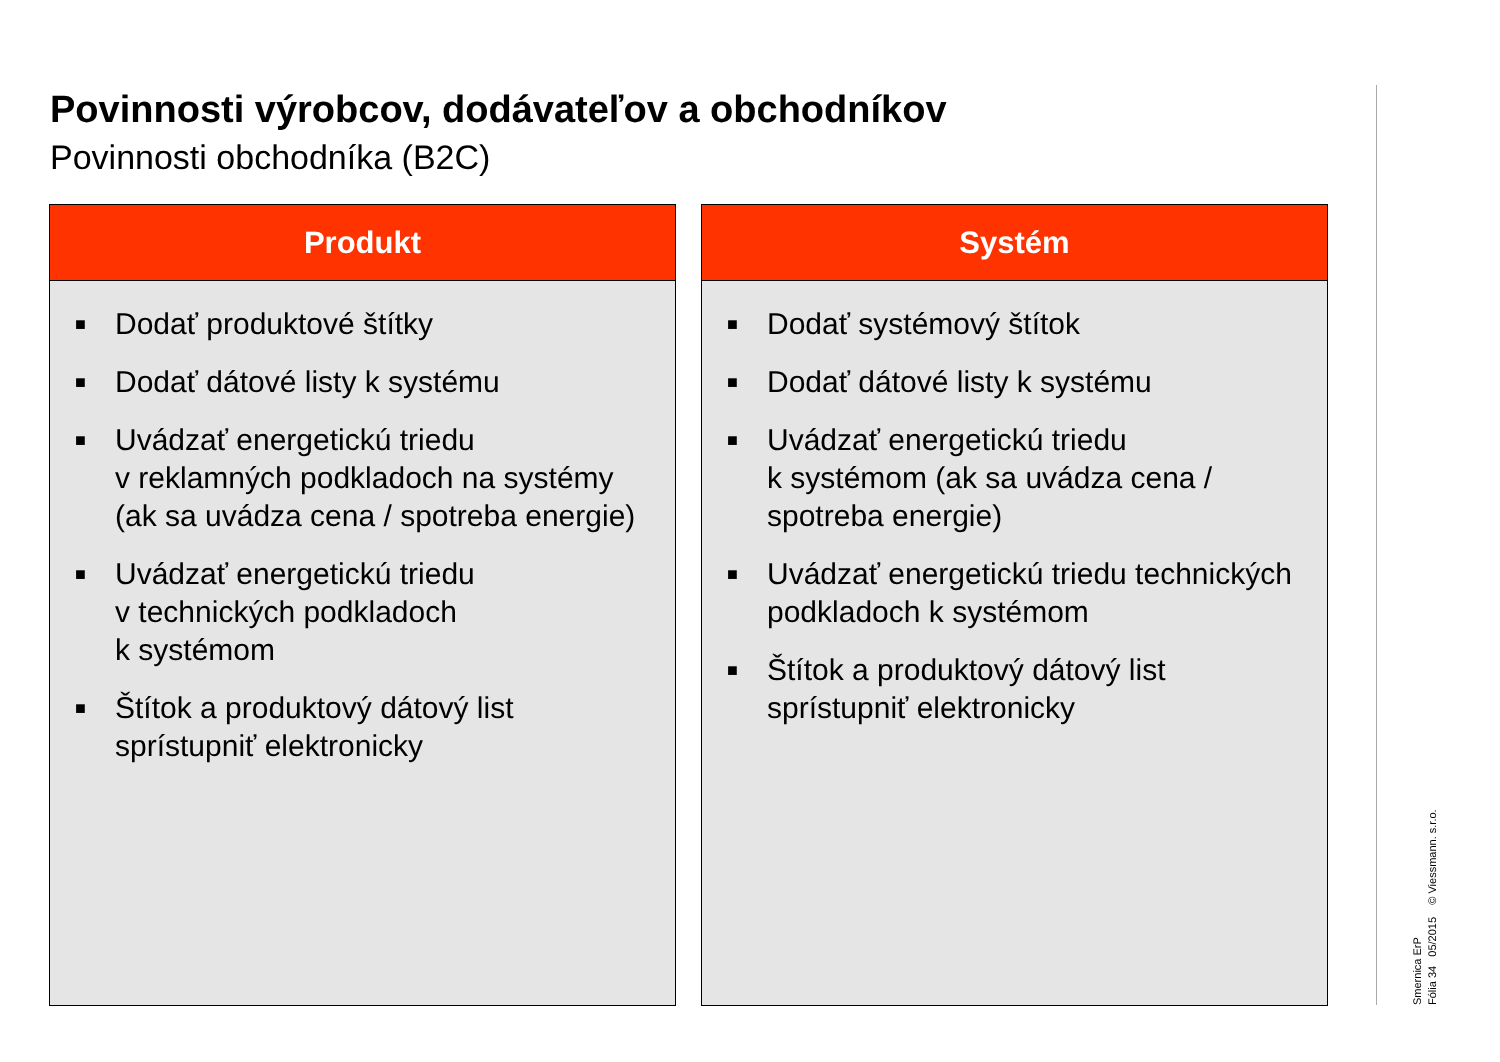Povinnosti výrobcov, dodávateľov a obchodníkov
Povinnosti obchodníka (B2C)
Produkt
■ Dodať produktové štítky
■ Dodať dátové listy k systému
■ Uvádzať energetickú triedu
v reklamných podkladoch na systémy (ak sa uvádza cena / spotreba energie)
■ Uvádzať energetickú triedu
v technických podkladoch
k systémom
■ Štítok a produktový dátový list sprístupniť elektronicky
Systém
■ Dodať systémový štítok
■ Dodať dátové listy k systému
■ Uvádzať energetickú triedu
k systémom (ak sa uvádza cena / spotreba energie)
■ Uvádzať energetickú triedu technických podkladoch k systémom
■ Štítok a produktový dátový list sprístupniť elektronicky
Smernica ErP
Fólia 34 05/2015 © Viessmann. s.r.o.